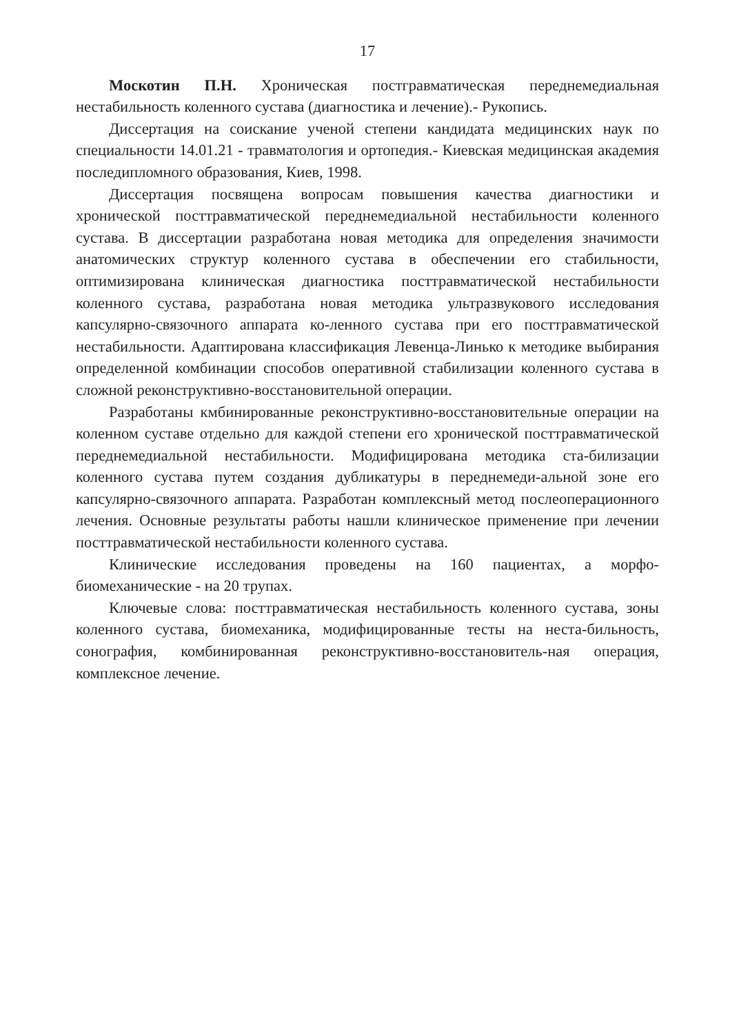17
Москотин П.Н. Хроническая постгравматическая переднемедиальная нестабильность коленного сустава (диагностика и лечение).- Рукопись.
Диссертация на соискание ученой степени кандидата медицинских наук по специальности 14.01.21 - травматология и ортопедия.- Киевская медицинская академия последипломного образования, Киев, 1998.
Диссертация посвящена вопросам повышения качества диагностики и хронической посттравматической переднемедиальной нестабильности коленного сустава. В диссертации разработана новая методика для определения значимости анатомических структур коленного сустава в обеспечении его стабильности, оптимизирована клиническая диагностика посттравматической нестабильности коленного сустава, разработана новая методика ультразвукового исследования капсулярно-связочного аппарата ко-ленного сустава при его посттравматической нестабильности. Адаптирована классификация Левенца-Линько к методике выбирания определенной комбинации способов оперативной стабилизации коленного сустава в сложной реконструктивно-восстановительной операции.
Разработаны кмбинированные реконструктивно-восстановительные операции на коленном суставе отдельно для каждой степени его хронической посттравматической переднемедиальной нестабильности. Модифицирована методика ста-билизации коленного сустава путем создания дубликатуры в переднемеди-альной зоне его капсулярно-связочного аппарата. Разработан комплексный метод послеоперационного лечения. Основные результаты работы нашли клиническое применение при лечении посттравматической нестабильности коленного сустава.
Клинические исследования проведены на 160 пациентах, а морфо-биомеханические - на 20 трупах.
Ключевые слова: посттравматическая нестабильность коленного сустава, зоны коленного сустава, биомеханика, модифицированные тесты на неста-бильность, сонография, комбинированная реконструктивно-восстановитель-ная операция, комплексное лечение.